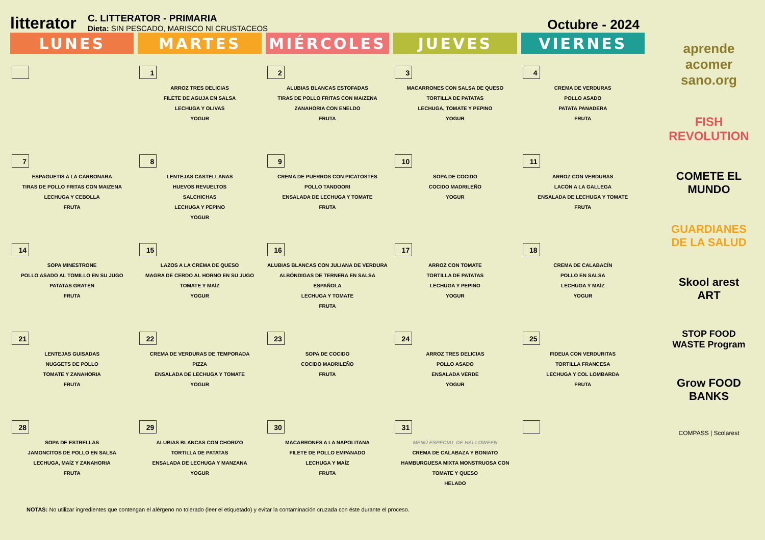litterator
C. LITTERATOR - PRIMARIA
Dieta: SIN PESCADO, MARISCO NI CRUSTACEOS
Octubre - 2024
| LUNES | MARTES | MIÉRCOLES | JUEVES | VIERNES |
| --- | --- | --- | --- | --- |
| | 1 ARROZ TRES DELICIAS FILETE DE AGUJA EN SALSA LECHUGA Y OLIVAS YOGUR | 2 ALUBIAS BLANCAS ESTOFADAS TIRAS DE POLLO FRITAS CON MAIZENA ZANAHORIA CON ENELDO FRUTA | 3 MACARRONES CON SALSA DE QUESO TORTILLA DE PATATAS LECHUGA, TOMATE Y PEPINO YOGUR | 4 CREMA DE VERDURAS POLLO ASADO PATATA PANADERA FRUTA |
| 7 ESPAGUETIS A LA CARBONARA TIRAS DE POLLO FRITAS CON MAIZENA LECHUGA Y CEBOLLA FRUTA | 8 LENTEJAS CASTELLANAS HUEVOS REVUELTOS SALCHICHAS LECHUGA Y PEPINO YOGUR | 9 CREMA DE PUERROS CON PICATOSTES POLLO TANDOORI ENSALADA DE LECHUGA Y TOMATE FRUTA | 10 SOPA DE COCIDO COCIDO MADRILEÑO YOGUR | 11 ARROZ CON VERDURAS LACÓN A LA GALLEGA ENSALADA DE LECHUGA Y TOMATE FRUTA |
| 14 SOPA MINESTRONE POLLO ASADO AL TOMILLO EN SU JUGO PATATAS GRATÉN FRUTA | 15 LAZOS A LA CREMA DE QUESO MAGRA DE CERDO AL HORNO EN SU JUGO TOMATE Y MAÍZ YOGUR | 16 ALUBIAS BLANCAS CON JULIANA DE VERDURA ALBÓNDIGAS DE TERNERA EN SALSA ESPAÑOLA LECHUGA Y TOMATE FRUTA | 17 ARROZ CON TOMATE TORTILLA DE PATATAS LECHUGA Y PEPINO YOGUR | 18 CREMA DE CALABACÍN POLLO EN SALSA LECHUGA Y MAÍZ YOGUR |
| 21 LENTEJAS GUISADAS NUGGETS DE POLLO TOMATE Y ZANAHORIA FRUTA | 22 CREMA DE VERDURAS DE TEMPORADA PIZZA ENSALADA DE LECHUGA Y TOMATE YOGUR | 23 SOPA DE COCIDO COCIDO MADRILEÑO FRUTA | 24 ARROZ TRES DELICIAS POLLO ASADO ENSALADA VERDE YOGUR | 25 FIDEUA CON VERDURITAS TORTILLA FRANCESA LECHUGA Y COL LOMBARDA FRUTA |
| 28 SOPA DE ESTRELLAS JAMONCITOS DE POLLO EN SALSA LECHUGA, MAÍZ Y ZANAHORIA FRUTA | 29 ALUBIAS BLANCAS CON CHORIZO TORTILLA DE PATATAS ENSALADA DE LECHUGA Y MANZANA YOGUR | 30 MACARRONES A LA NAPOLITANA FILETE DE POLLO EMPANADO LECHUGA Y MAÍZ FRUTA | 31 MENÚ ESPECIAL DE HALLOWEEN CREMA DE CALABAZA Y BONIATO HAMBURGUESA MIXTA MONSTRUOSA CON TOMATE Y QUESO HELADO | |
aprende acomer sano.org
FISH REVOLUTION
COMETE EL MUNDO
GUARDIANES DE LA SALUD
Skool arest ART
STOP FOOD WASTE Program
Grow FOOD BANKS
COMPASS | Scolarest
NOTAS: No utilizar ingredientes que contengan el alérgeno no tolerado (leer el etiquetado) y evitar la contaminación cruzada con éste durante el proceso.